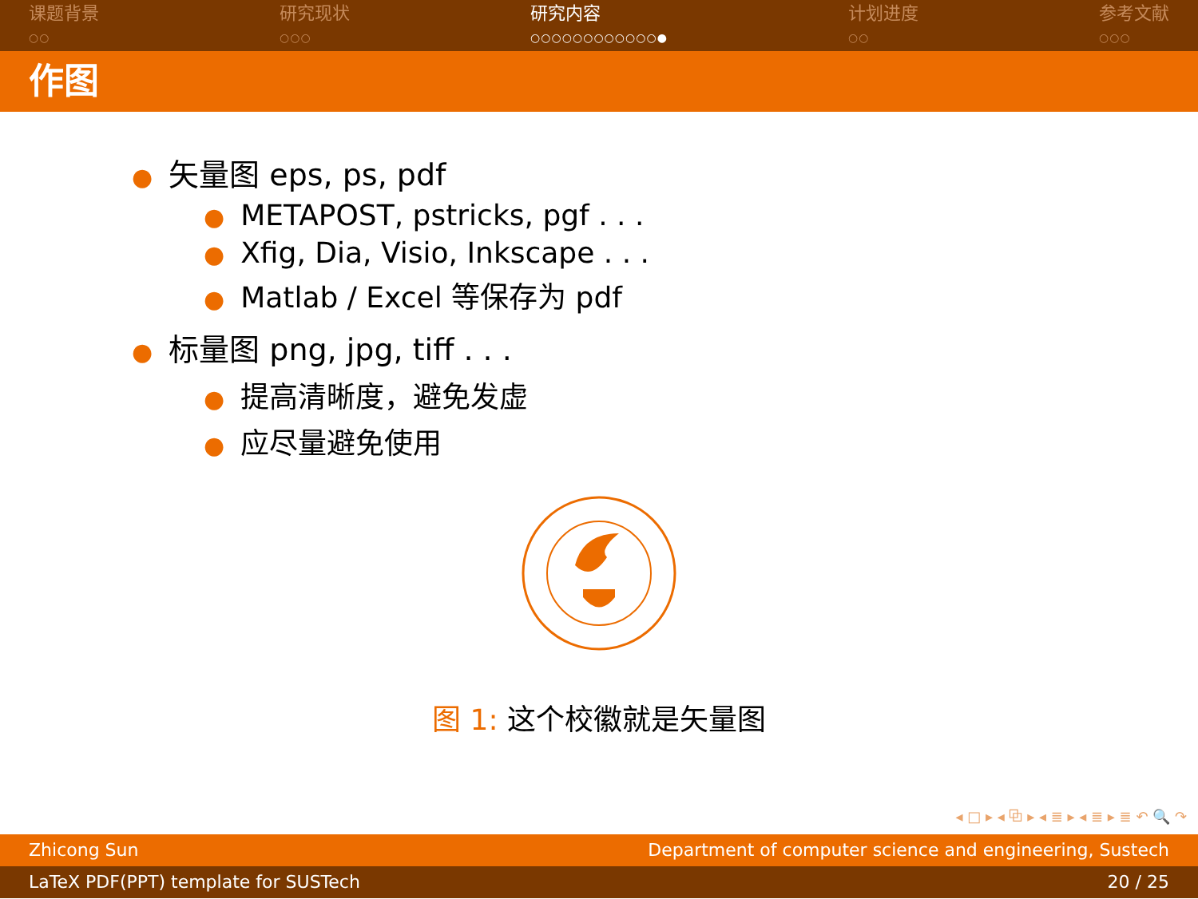课题背景
○○
研究现状
○○○
研究内容
○○○○○○○○○○○○●
计划进度
○○
参考文献
○○○
作图
● 矢量图 eps, ps, pdf
● METAPOST, pstricks, pgf . . .
● Xfig, Dia, Visio, Inkscape . . .
● Matlab / Excel 等保存为 pdf
● 标量图 png, jpg, tiff . . .
● 提高清晰度，避免发虚
● 应尽量避免使用
图 1: 这个校徽就是矢量图
◂ □ ▸ ◂ ⧉ ▸ ◂ ≣ ▸ ◂ ≣ ▸ ≣ ↶ 🔍 ↷
Zhicong Sun Department of computer science and engineering, Sustech
LaTeX PDF(PPT) template for SUSTech 20 / 25